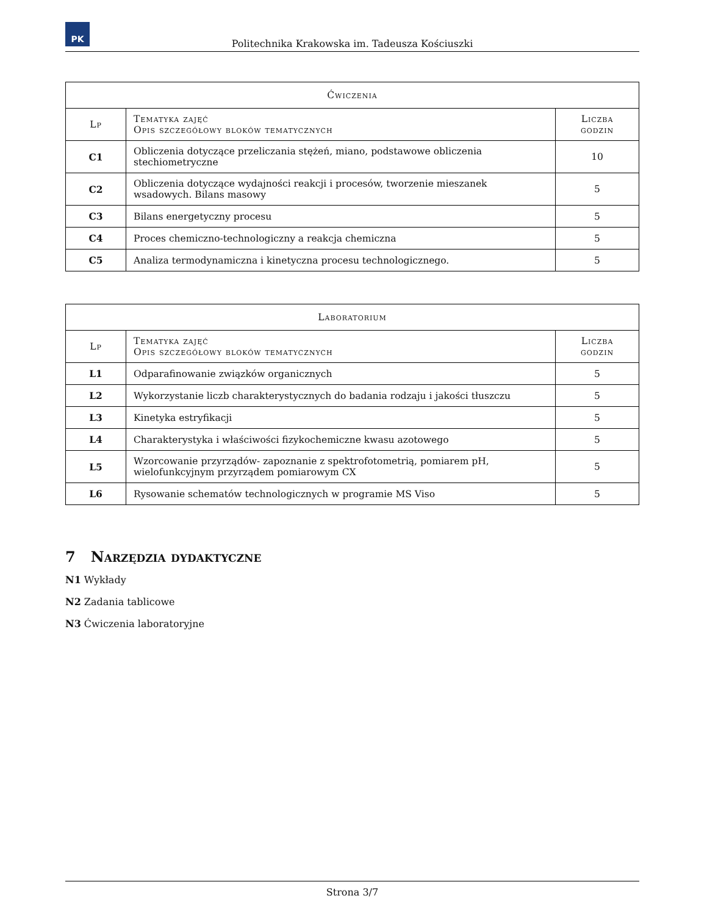PK
Politechnika Krakowska im. Tadeusza Kościuszki
| Ćwiczenia | | |
| --- | --- | --- |
| Lp | Tematyka zajęć Opis szczegółowy bloków tematycznych | Liczba godzin |
| C1 | Obliczenia dotyczące przeliczania stężeń, miano, podstawowe obliczenia stechiometryczne | 10 |
| C2 | Obliczenia dotyczące wydajności reakcji i procesów, tworzenie mieszanek wsadowych. Bilans masowy | 5 |
| C3 | Bilans energetyczny procesu | 5 |
| C4 | Proces chemiczno-technologiczny a reakcja chemiczna | 5 |
| C5 | Analiza termodynamiczna i kinetyczna procesu technologicznego. | 5 |
| Laboratorium | | |
| --- | --- | --- |
| Lp | Tematyka zajęć Opis szczegółowy bloków tematycznych | Liczba godzin |
| L1 | Odparafinowanie związków organicznych | 5 |
| L2 | Wykorzystanie liczb charakterystycznych do badania rodzaju i jakości tłuszczu | 5 |
| L3 | Kinetyka estryfikacji | 5 |
| L4 | Charakterystyka i właściwości fizykochemiczne kwasu azotowego | 5 |
| L5 | Wzorcowanie przyrządów- zapoznanie z spektrofotometrią, pomiarem pH, wielofunkcyjnym przyrządem pomiarowym CX | 5 |
| L6 | Rysowanie schematów technologicznych w programie MS Viso | 5 |
7 Narzędzia dydaktyczne
N1 Wykłady
N2 Zadania tablicowe
N3 Ćwiczenia laboratoryjne
Strona 3/7